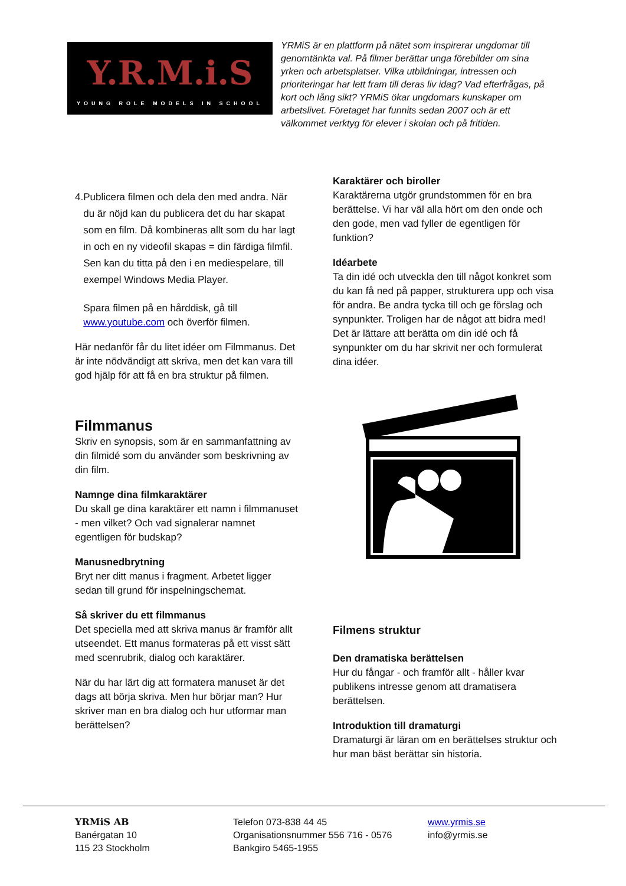Y.R.M.i.S
YOUNG ROLE MODELS IN SCHOOL
YRMiS är en plattform på nätet som inspirerar ungdomar till genomtänkta val. På filmer berättar unga förebilder om sina yrken och arbetsplatser. Vilka utbildningar, intressen och prioriteringar har lett fram till deras liv idag? Vad efterfrågas, på kort och lång sikt? YRMiS ökar ungdomars kunskaper om arbetslivet. Företaget har funnits sedan 2007 och är ett välkommet verktyg för elever i skolan och på fritiden.
4. Publicera filmen och dela den med andra. När du är nöjd kan du publicera det du har skapat som en film. Då kombineras allt som du har lagt in och en ny videofil skapas = din färdiga filmfil. Sen kan du titta på den i en mediespelare, till exempel Windows Media Player.
Spara filmen på en hårddisk, gå till www.youtube.com och överför filmen.
Här nedanför får du litet idéer om Filmmanus. Det är inte nödvändigt att skriva, men det kan vara till god hjälp för att få en bra struktur på filmen.
Filmmanus
Skriv en synopsis, som är en sammanfattning av din filmidé som du använder som beskrivning av din film.
Namnge dina filmkaraktärer
Du skall ge dina karaktärer ett namn i filmmanuset - men vilket? Och vad signalerar namnet egentligen för budskap?
Manusnedbrytning
Bryt ner ditt manus i fragment. Arbetet ligger sedan till grund för inspelningschemat.
Så skriver du ett filmmanus
Det speciella med att skriva manus är framför allt utseendet. Ett manus formateras på ett visst sätt med scenrubrik, dialog och karaktärer.
När du har lärt dig att formatera manuset är det dags att börja skriva. Men hur börjar man? Hur skriver man en bra dialog och hur utformar man berättelsen?
Karaktärer och biroller
Karaktärerna utgör grundstommen för en bra berättelse. Vi har väl alla hört om den onde och den gode, men vad fyller de egentligen för funktion?
Idéarbete
Ta din idé och utveckla den till något konkret som du kan få ned på papper, strukturera upp och visa för andra. Be andra tycka till och ge förslag och synpunkter. Troligen har de något att bidra med! Det är lättare att berätta om din idé och få synpunkter om du har skrivit ner och formulerat dina idéer.
Filmens struktur
Den dramatiska berättelsen
Hur du fångar - och framför allt - håller kvar publikens intresse genom att dramatisera berättelsen.
Introduktion till dramaturgi
Dramaturgi är läran om en berättelses struktur och hur man bäst berättar sin historia.
YRMiS AB
Banérgatan 10
115 23 Stockholm
Telefon 073-838 44 45
Organisationsnummer 556 716 - 0576
Bankgiro 5465-1955
www.yrmis.se
info@yrmis.se